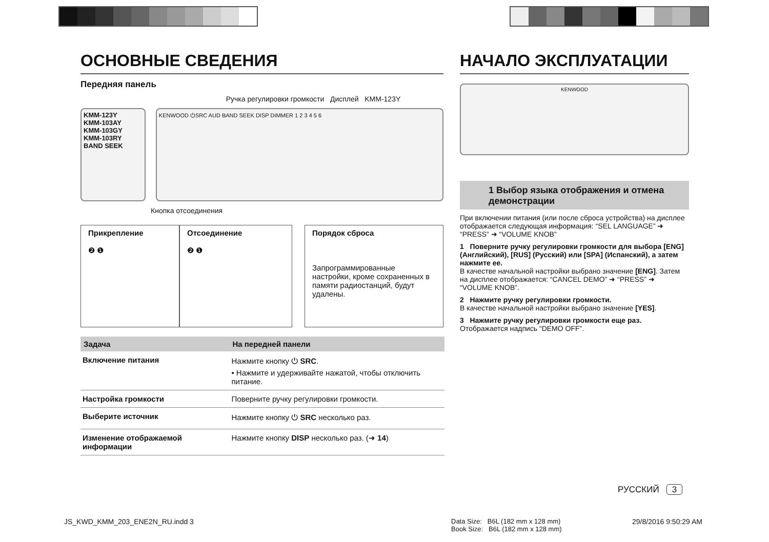ОСНОВНЫЕ СВЕДЕНИЯ
Передняя панель
Ручка регулировки громкости Дисплей KMM-123Y
KMM-123Y
KMM-103AY
KMM-103GY
KMM-103RY
BAND SEEK
KENWOOD ⏻SRC AUD BAND SEEK DISP DIMMER 1 2 3 4 5 6
Кнопка отсоединения
Прикрепление
❷ ❶
Отсоединение
❷ ❶
Порядок сброса
Запрограммированные настройки, кроме сохраненных в памяти радиостанций, будут удалены.
| Задача | На передней панели |
| --- | --- |
| Включение питания | Нажмите кнопку ⏻ SRC . • Нажмите и удерживайте нажатой, чтобы отключить питание. |
| Настройка громкости | Поверните ручку регулировки громкости. |
| Выберите источник | Нажмите кнопку ⏻ SRC несколько раз. |
| Изменение отображаемой информации | Нажмите кнопку DISP несколько раз. (➜ 14 ) |
НАЧАЛО ЭКСПЛУАТАЦИИ
KENWOOD
1 Выбор языка отображения и отмена демонстрации
При включении питания (или после сброса устройства) на дисплее отображается следующая информация: “SEL LANGUAGE” ➜ “PRESS” ➜ “VOLUME KNOB”
1 Поверните ручку регулировки громкости для выбора [ENG] (Английский), [RUS] (Русский) или [SPA] (Испанский), а затем нажмите ее.
В качестве начальной настройки выбрано значение [ENG]. Затем на дисплее отображается: “CANCEL DEMO” ➜ “PRESS” ➜ “VOLUME KNOB”.
2 Нажмите ручку регулировки громкости.
В качестве начальной настройки выбрано значение [YES].
3 Нажмите ручку регулировки громкости еще раз.
Отображается надпись “DEMO OFF”.
РУССКИЙ 3
JS_KWD_KMM_203_ENE2N_RU.indd 3
Data Size: B6L (182 mm x 128 mm)
Book Size: B6L (182 mm x 128 mm)
29/8/2016 9:50:29 AM